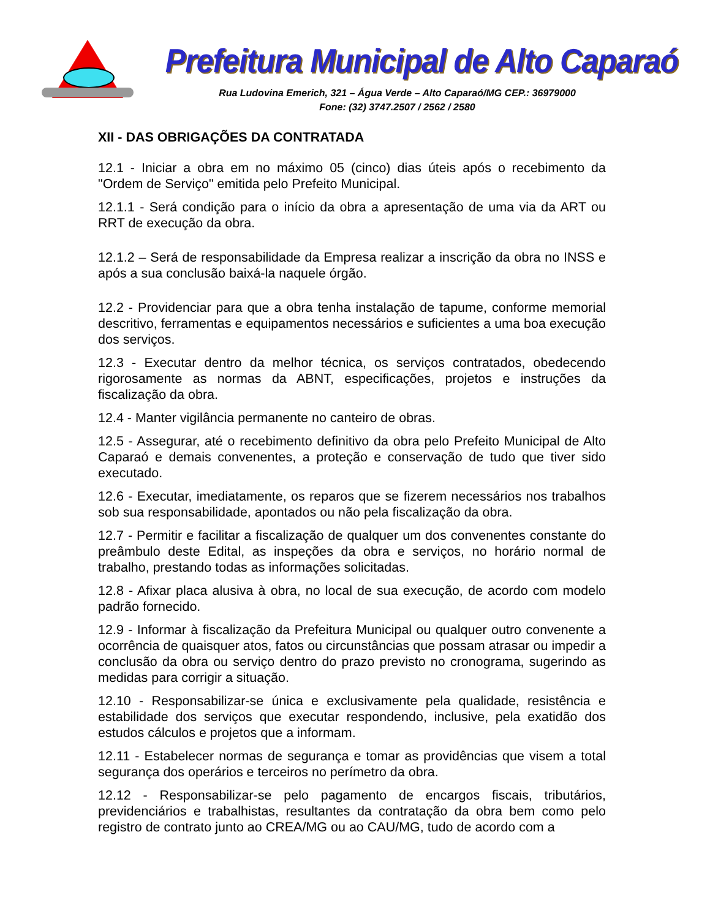Prefeitura Municipal de Alto Caparaó
Rua Ludovina Emerich, 321 – Água Verde – Alto Caparaó/MG CEP.: 36979000
Fone: (32) 3747.2507 / 2562 / 2580
XII - DAS OBRIGAÇÕES DA CONTRATADA
12.1 - Iniciar a obra em no máximo 05 (cinco) dias úteis após o recebimento da "Ordem de Serviço" emitida pelo Prefeito Municipal.
12.1.1 - Será condição para o início da obra a apresentação de uma via da ART ou RRT de execução da obra.
12.1.2 – Será de responsabilidade da Empresa realizar a inscrição da obra no INSS e após a sua conclusão baixá-la naquele órgão.
12.2 - Providenciar para que a obra tenha instalação de tapume, conforme memorial descritivo, ferramentas e equipamentos necessários e suficientes a uma boa execução dos serviços.
12.3 - Executar dentro da melhor técnica, os serviços contratados, obedecendo rigorosamente as normas da ABNT, especificações, projetos e instruções da fiscalização da obra.
12.4 - Manter vigilância permanente no canteiro de obras.
12.5 - Assegurar, até o recebimento definitivo da obra pelo Prefeito Municipal de Alto Caparaó e demais convenentes, a proteção e conservação de tudo que tiver sido executado.
12.6 - Executar, imediatamente, os reparos que se fizerem necessários nos trabalhos sob sua responsabilidade, apontados ou não pela fiscalização da obra.
12.7 - Permitir e facilitar a fiscalização de qualquer um dos convenentes constante do preâmbulo deste Edital, as inspeções da obra e serviços, no horário normal de trabalho, prestando todas as informações solicitadas.
12.8 - Afixar placa alusiva à obra, no local de sua execução, de acordo com modelo padrão fornecido.
12.9 - Informar à fiscalização da Prefeitura Municipal ou qualquer outro convenente a ocorrência de quaisquer atos, fatos ou circunstâncias que possam atrasar ou impedir a conclusão da obra ou serviço dentro do prazo previsto no cronograma, sugerindo as medidas para corrigir a situação.
12.10 - Responsabilizar-se única e exclusivamente pela qualidade, resistência e estabilidade dos serviços que executar respondendo, inclusive, pela exatidão dos estudos cálculos e projetos que a informam.
12.11 - Estabelecer normas de segurança e tomar as providências que visem a total segurança dos operários e terceiros no perímetro da obra.
12.12 - Responsabilizar-se pelo pagamento de encargos fiscais, tributários, previdenciários e trabalhistas, resultantes da contratação da obra bem como pelo registro de contrato junto ao CREA/MG ou ao CAU/MG, tudo de acordo com a